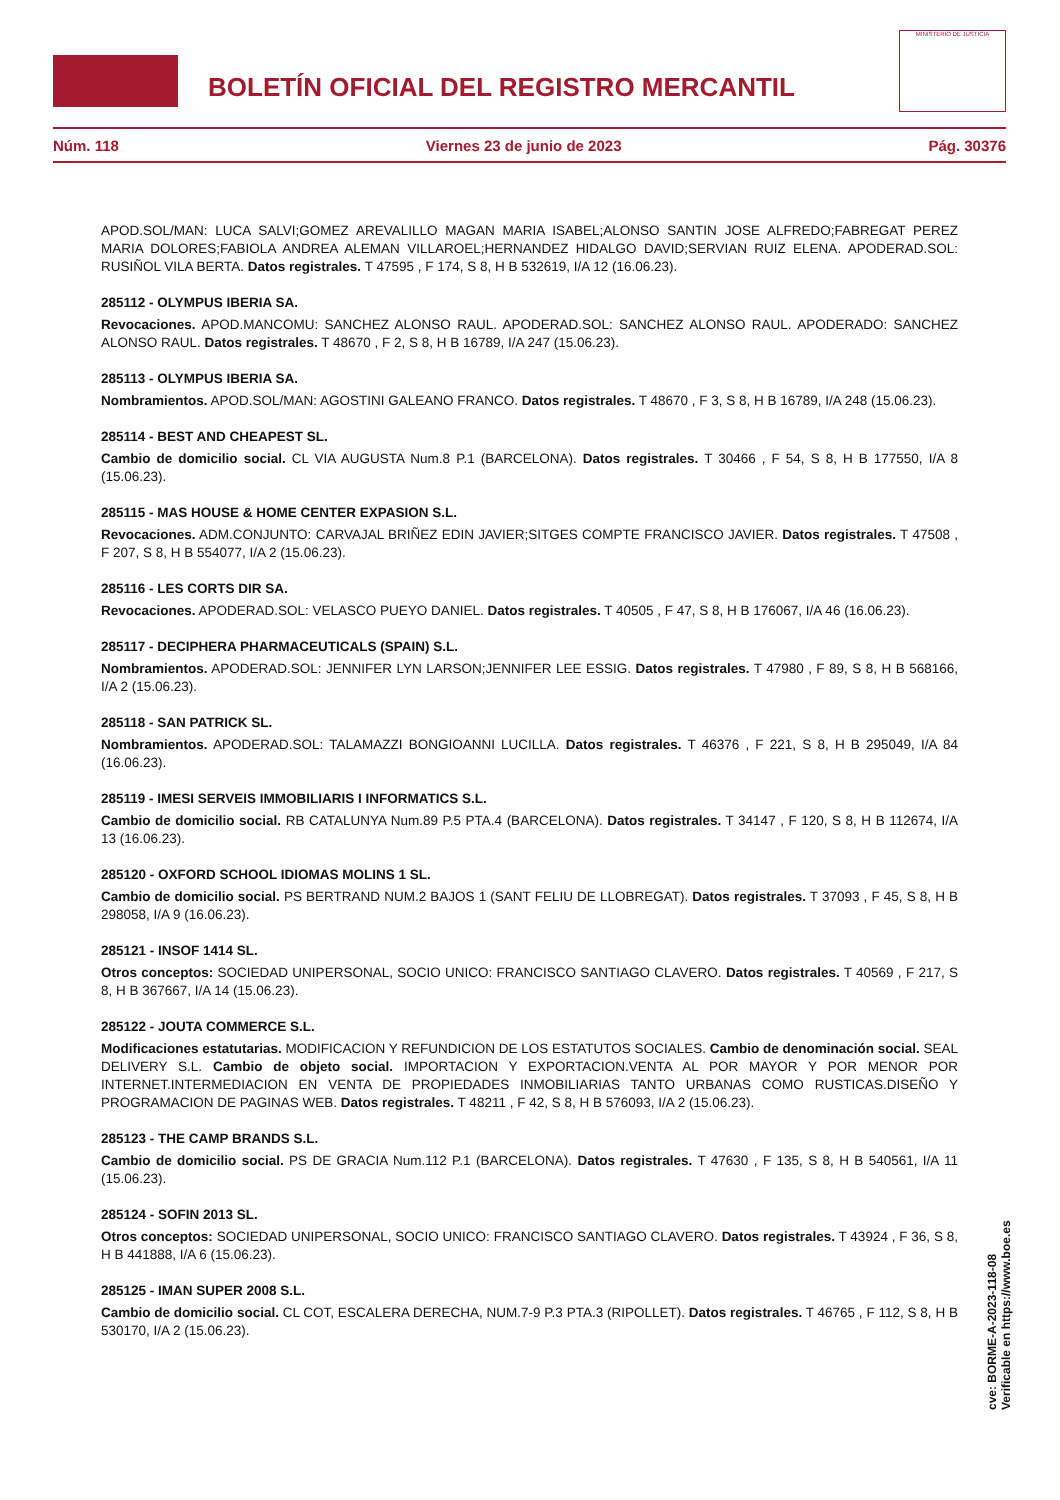BOLETÍN OFICIAL DEL REGISTRO MERCANTIL
MINISTERIO DE JUSTICIA
Núm. 118 Viernes 23 de junio de 2023 Pág. 30376
APOD.SOL/MAN: LUCA SALVI;GOMEZ AREVALILLO MAGAN MARIA ISABEL;ALONSO SANTIN JOSE ALFREDO;FABREGAT PEREZ MARIA DOLORES;FABIOLA ANDREA ALEMAN VILLAROEL;HERNANDEZ HIDALGO DAVID;SERVIAN RUIZ ELENA. APODERAD.SOL: RUSIÑOL VILA BERTA. Datos registrales. T 47595 , F 174, S 8, H B 532619, I/A 12 (16.06.23).
285112 - OLYMPUS IBERIA SA.
Revocaciones. APOD.MANCOMU: SANCHEZ ALONSO RAUL. APODERAD.SOL: SANCHEZ ALONSO RAUL. APODERADO: SANCHEZ ALONSO RAUL. Datos registrales. T 48670 , F 2, S 8, H B 16789, I/A 247 (15.06.23).
285113 - OLYMPUS IBERIA SA.
Nombramientos. APOD.SOL/MAN: AGOSTINI GALEANO FRANCO. Datos registrales. T 48670 , F 3, S 8, H B 16789, I/A 248 (15.06.23).
285114 - BEST AND CHEAPEST SL.
Cambio de domicilio social. CL VIA AUGUSTA Num.8 P.1 (BARCELONA). Datos registrales. T 30466 , F 54, S 8, H B 177550, I/A 8 (15.06.23).
285115 - MAS HOUSE & HOME CENTER EXPASION S.L.
Revocaciones. ADM.CONJUNTO: CARVAJAL BRIÑEZ EDIN JAVIER;SITGES COMPTE FRANCISCO JAVIER. Datos registrales. T 47508 , F 207, S 8, H B 554077, I/A 2 (15.06.23).
285116 - LES CORTS DIR SA.
Revocaciones. APODERAD.SOL: VELASCO PUEYO DANIEL. Datos registrales. T 40505 , F 47, S 8, H B 176067, I/A 46 (16.06.23).
285117 - DECIPHERA PHARMACEUTICALS (SPAIN) S.L.
Nombramientos. APODERAD.SOL: JENNIFER LYN LARSON;JENNIFER LEE ESSIG. Datos registrales. T 47980 , F 89, S 8, H B 568166, I/A 2 (15.06.23).
285118 - SAN PATRICK SL.
Nombramientos. APODERAD.SOL: TALAMAZZI BONGIOANNI LUCILLA. Datos registrales. T 46376 , F 221, S 8, H B 295049, I/A 84 (16.06.23).
285119 - IMESI SERVEIS IMMOBILIARIS I INFORMATICS S.L.
Cambio de domicilio social. RB CATALUNYA Num.89 P.5 PTA.4 (BARCELONA). Datos registrales. T 34147 , F 120, S 8, H B 112674, I/A 13 (16.06.23).
285120 - OXFORD SCHOOL IDIOMAS MOLINS 1 SL.
Cambio de domicilio social. PS BERTRAND NUM.2 BAJOS 1 (SANT FELIU DE LLOBREGAT). Datos registrales. T 37093 , F 45, S 8, H B 298058, I/A 9 (16.06.23).
285121 - INSOF 1414 SL.
Otros conceptos: SOCIEDAD UNIPERSONAL, SOCIO UNICO: FRANCISCO SANTIAGO CLAVERO. Datos registrales. T 40569 , F 217, S 8, H B 367667, I/A 14 (15.06.23).
285122 - JOUTA COMMERCE S.L.
Modificaciones estatutarias. MODIFICACION Y REFUNDICION DE LOS ESTATUTOS SOCIALES. Cambio de denominación social. SEAL DELIVERY S.L. Cambio de objeto social. IMPORTACION Y EXPORTACION.VENTA AL POR MAYOR Y POR MENOR POR INTERNET.INTERMEDIACION EN VENTA DE PROPIEDADES INMOBILIARIAS TANTO URBANAS COMO RUSTICAS.DISEÑO Y PROGRAMACION DE PAGINAS WEB. Datos registrales. T 48211 , F 42, S 8, H B 576093, I/A 2 (15.06.23).
285123 - THE CAMP BRANDS S.L.
Cambio de domicilio social. PS DE GRACIA Num.112 P.1 (BARCELONA). Datos registrales. T 47630 , F 135, S 8, H B 540561, I/A 11 (15.06.23).
285124 - SOFIN 2013 SL.
Otros conceptos: SOCIEDAD UNIPERSONAL, SOCIO UNICO: FRANCISCO SANTIAGO CLAVERO. Datos registrales. T 43924 , F 36, S 8, H B 441888, I/A 6 (15.06.23).
285125 - IMAN SUPER 2008 S.L.
Cambio de domicilio social. CL COT, ESCALERA DERECHA, NUM.7-9 P.3 PTA.3 (RIPOLLET). Datos registrales. T 46765 , F 112, S 8, H B 530170, I/A 2 (15.06.23).
cve: BORME-A-2023-118-08
Verificable en https://www.boe.es